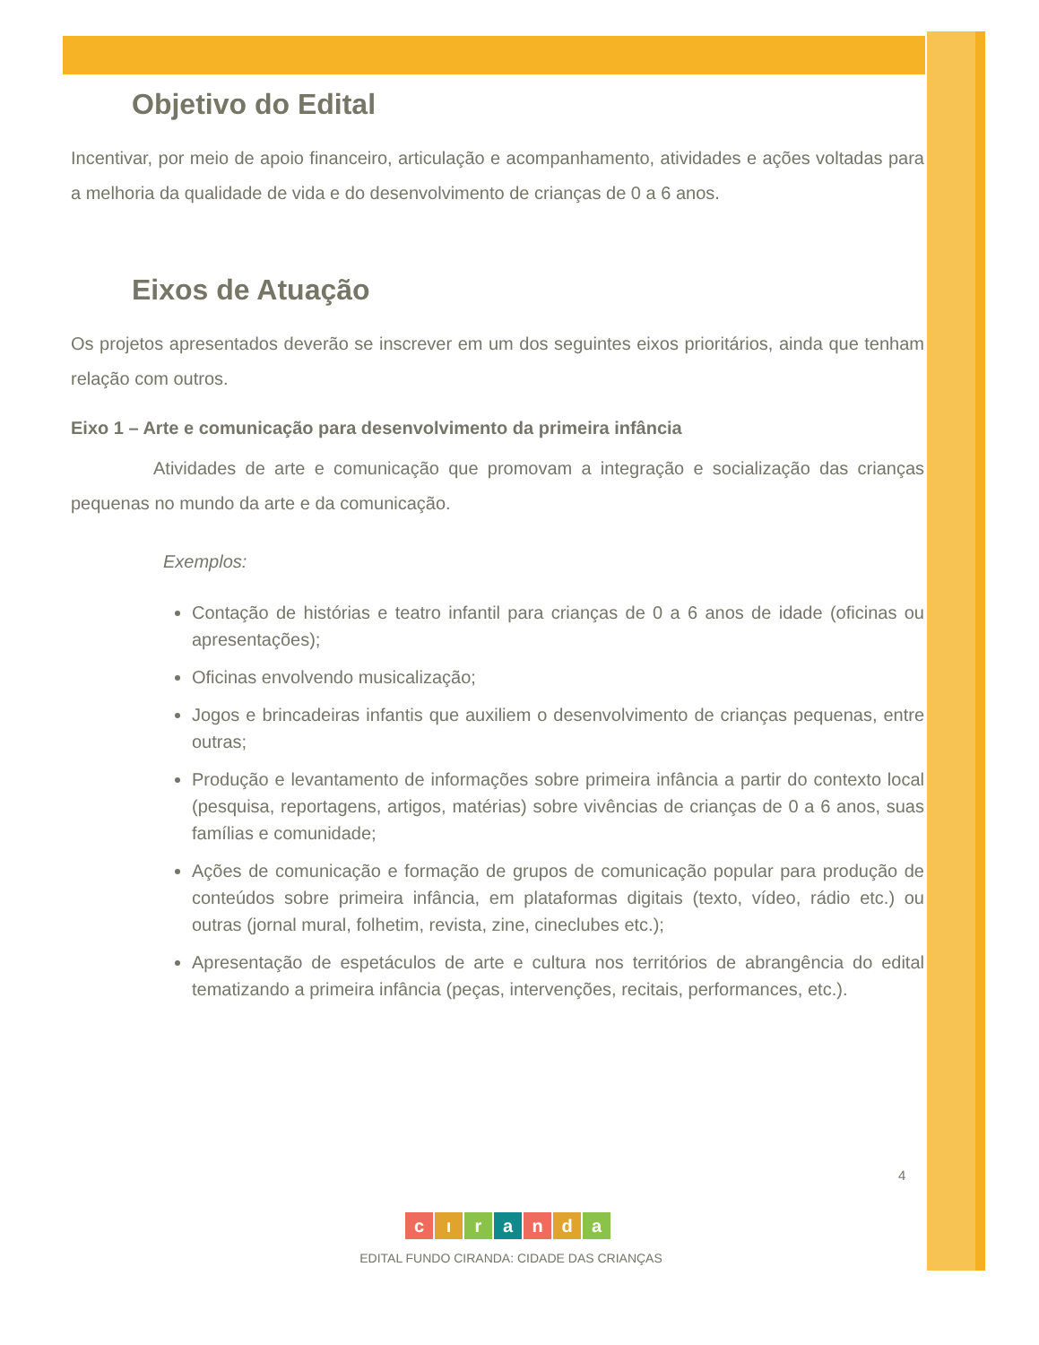Objetivo do Edital
Incentivar, por meio de apoio financeiro, articulação e acompanhamento, atividades e ações voltadas para a melhoria da qualidade de vida e do desenvolvimento de crianças de 0 a 6 anos.
Eixos de Atuação
Os projetos apresentados deverão se inscrever em um dos seguintes eixos prioritários, ainda que tenham relação com outros.
Eixo 1 – Arte e comunicação para desenvolvimento da primeira infância
Atividades de arte e comunicação que promovam a integração e socialização das crianças pequenas no mundo da arte e da comunicação.
Exemplos:
Contação de histórias e teatro infantil para crianças de 0 a 6 anos de idade (oficinas ou apresentações);
Oficinas envolvendo musicalização;
Jogos e brincadeiras infantis que auxiliem o desenvolvimento de crianças pequenas, entre outras;
Produção e levantamento de informações sobre primeira infância a partir do contexto local (pesquisa, reportagens, artigos, matérias) sobre vivências de crianças de 0 a 6 anos, suas famílias e comunidade;
Ações de comunicação e formação de grupos de comunicação popular para produção de conteúdos sobre primeira infância, em plataformas digitais (texto, vídeo, rádio etc.) ou outras (jornal mural, folhetim, revista, zine, cineclubes etc.);
Apresentação de espetáculos de arte e cultura nos territórios de abrangência do edital tematizando a primeira infância (peças, intervenções, recitais, performances, etc.).
4
cıranda
EDITAL FUNDO CIRANDA: CIDADE DAS CRIANÇAS